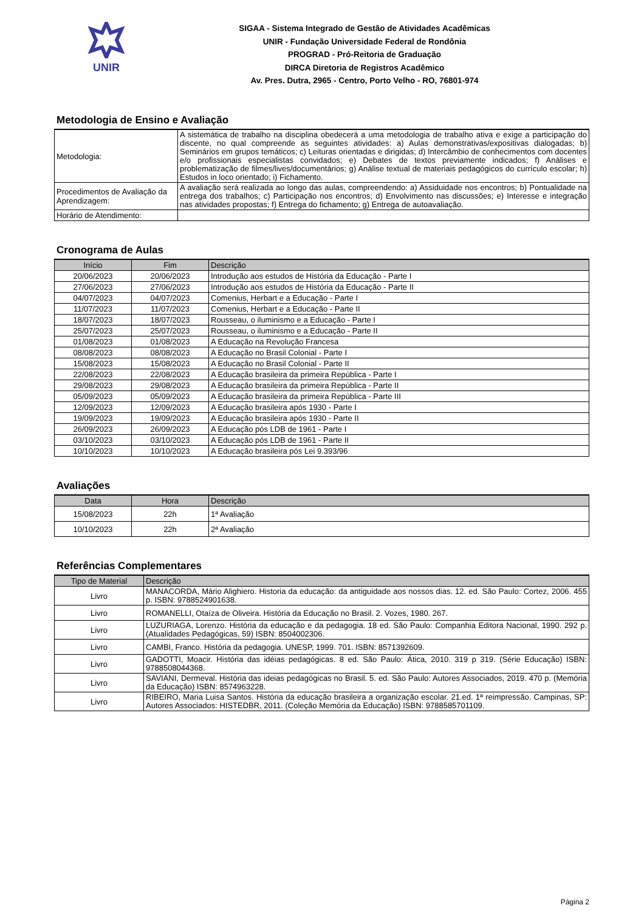UNIR
SIGAA - Sistema Integrado de Gestão de Atividades Acadêmicas
UNIR - Fundação Universidade Federal de Rondônia
PROGRAD - Pró-Reitoria de Graduação
DIRCA Diretoria de Registros Acadêmico
Av. Pres. Dutra, 2965 - Centro, Porto Velho - RO, 76801-974
Metodologia de Ensino e Avaliação
| Metodologia: | A sistemática de trabalho na disciplina obedecerá a uma metodologia de trabalho ativa e exige a participação do discente, no qual compreende as seguintes atividades: a) Aulas demonstrativas/expositivas dialogadas; b) Seminários em grupos temáticos; c) Leituras orientadas e dirigidas; d) Intercâmbio de conhecimentos com docentes e/o profissionais especialistas convidados; e) Debates de textos previamente indicados; f) Análises e problematização de filmes/lives/documentários; g) Análise textual de materiais pedagógicos do currículo escolar; h) Estudos in loco orientado; i) Fichamento. |
| Procedimentos de Avaliação da Aprendizagem: | A avaliação será realizada ao longo das aulas, compreendendo: a) Assiduidade nos encontros; b) Pontualidade na entrega dos trabalhos; c) Participação nos encontros; d) Envolvimento nas discussões; e) Interesse e integração nas atividades propostas; f) Entrega do fichamento; g) Entrega de autoavaliação. |
| Horário de Atendimento: | |
Cronograma de Aulas
| Início | Fim | Descrição |
| --- | --- | --- |
| 20/06/2023 | 20/06/2023 | Introdução aos estudos de História da Educação - Parte I |
| 27/06/2023 | 27/06/2023 | Introdução aos estudos de História da Educação - Parte II |
| 04/07/2023 | 04/07/2023 | Comenius, Herbart e a Educação - Parte I |
| 11/07/2023 | 11/07/2023 | Comenius, Herbart e a Educação - Parte II |
| 18/07/2023 | 18/07/2023 | Rousseau, o iluminismo e a Educação - Parte I |
| 25/07/2023 | 25/07/2023 | Rousseau, o iluminismo e a Educação - Parte II |
| 01/08/2023 | 01/08/2023 | A Educação na Revolução Francesa |
| 08/08/2023 | 08/08/2023 | A Educação no Brasil Colonial - Parte I |
| 15/08/2023 | 15/08/2023 | A Educação no Brasil Colonial - Parte II |
| 22/08/2023 | 22/08/2023 | A Educação brasileira da primeira República - Parte I |
| 29/08/2023 | 29/08/2023 | A Educação brasileira da primeira República - Parte II |
| 05/09/2023 | 05/09/2023 | A Educação brasileira da primeira República - Parte III |
| 12/09/2023 | 12/09/2023 | A Educação brasileira após 1930 - Parte I |
| 19/09/2023 | 19/09/2023 | A Educação brasileira após 1930 - Parte II |
| 26/09/2023 | 26/09/2023 | A Educação pós LDB de 1961 - Parte I |
| 03/10/2023 | 03/10/2023 | A Educação pós LDB de 1961 - Parte II |
| 10/10/2023 | 10/10/2023 | A Educação brasileira pós Lei 9.393/96 |
Avaliações
| Data | Hora | Descrição |
| --- | --- | --- |
| 15/08/2023 | 22h | 1ª Avaliação |
| 10/10/2023 | 22h | 2ª Avaliação |
Referências Complementares
| Tipo de Material | Descrição |
| --- | --- |
| Livro | MANACORDA, Mário Alighiero. Historia da educação: da antiguidade aos nossos dias. 12. ed. São Paulo: Cortez, 2006. 455 p. ISBN: 9788524901638. |
| Livro | ROMANELLI, Otaíza de Oliveira. História da Educação no Brasil. 2. Vozes, 1980. 267. |
| Livro | LUZURIAGA, Lorenzo. História da educação e da pedagogia. 18 ed. São Paulo: Companhia Editora Nacional, 1990. 292 p. (Atualidades Pedagógicas, 59) ISBN: 8504002306. |
| Livro | CAMBI, Franco. História da pedagogia. UNESP, 1999. 701. ISBN: 8571392609. |
| Livro | GADOTTI, Moacir. História das idéias pedagógicas. 8 ed. São Paulo: Ática, 2010. 319 p 319. (Série Educação) ISBN: 9788508044368. |
| Livro | SAVIANI, Dermeval. História das ideias pedagógicas no Brasil. 5. ed. São Paulo: Autores Associados, 2019. 470 p. (Memória da Educação) ISBN: 8574963228. |
| Livro | RIBEIRO, Maria Luisa Santos. História da educação brasileira a organização escolar. 21.ed. 1ª reimpressão. Campinas, SP: Autores Associados: HISTEDBR, 2011. (Coleção Memória da Educação) ISBN: 9788585701109. |
Página 2